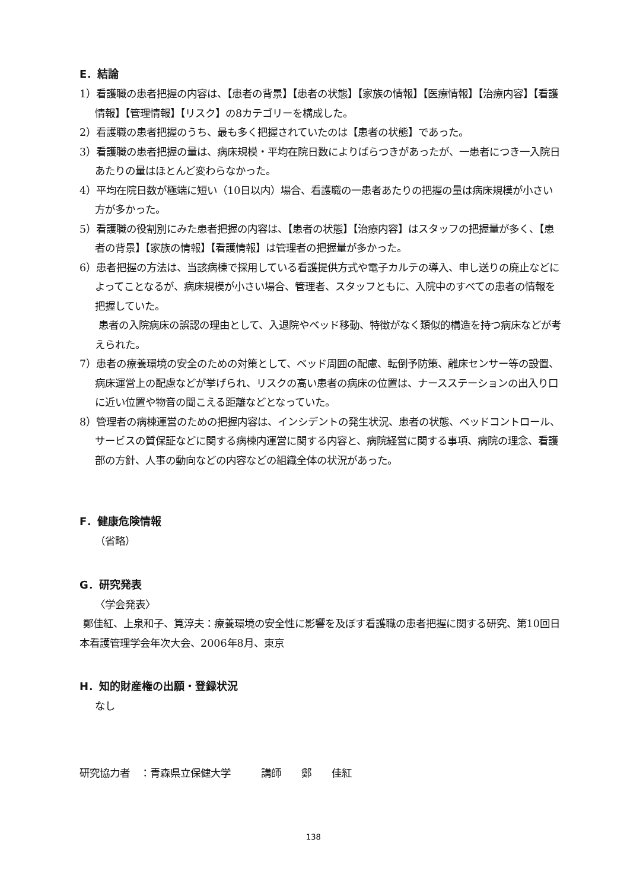E．結論
1）看護職の患者把握の内容は、【患者の背景】【患者の状態】【家族の情報】【医療情報】【治療内容】【看護情報】【管理情報】【リスク】の8カテゴリーを構成した。
2）看護職の患者把握のうち、最も多く把握されていたのは【患者の状態】であった。
3）看護職の患者把握の量は、病床規模・平均在院日数によりばらつきがあったが、一患者につき一入院日あたりの量はほとんど変わらなかった。
4）平均在院日数が極端に短い（10日以内）場合、看護職の一患者あたりの把握の量は病床規模が小さい方が多かった。
5）看護職の役割別にみた患者把握の内容は、【患者の状態】【治療内容】はスタッフの把握量が多く、【患者の背景】【家族の情報】【看護情報】は管理者の把握量が多かった。
6）患者把握の方法は、当該病棟で採用している看護提供方式や電子カルテの導入、申し送りの廃止などによってことなるが、病床規模が小さい場合、管理者、スタッフともに、入院中のすべての患者の情報を把握していた。
患者の入院病床の誤認の理由として、入退院やベッド移動、特徴がなく類似的構造を持つ病床などが考えられた。
7）患者の療養環境の安全のための対策として、ベッド周囲の配慮、転倒予防策、離床センサー等の設置、病床運営上の配慮などが挙げられ、リスクの高い患者の病床の位置は、ナースステーションの出入り口に近い位置や物音の聞こえる距離などとなっていた。
8）管理者の病棟運営のための把握内容は、インシデントの発生状況、患者の状態、ベッドコントロール、サービスの質保証などに関する病棟内運営に関する内容と、病院経営に関する事項、病院の理念、看護部の方針、人事の動向などの内容などの組織全体の状況があった。
F．健康危険情報
（省略）
G．研究発表
〈学会発表〉
鄭佳紅、上泉和子、筧淳夫：療養環境の安全性に影響を及ぼす看護職の患者把握に関する研究、第10回日本看護管理学会年次大会、2006年8月、東京
H．知的財産権の出願・登録状況
なし
研究協力者　：青森県立保健大学　　　講師　　鄭　　佳紅
138